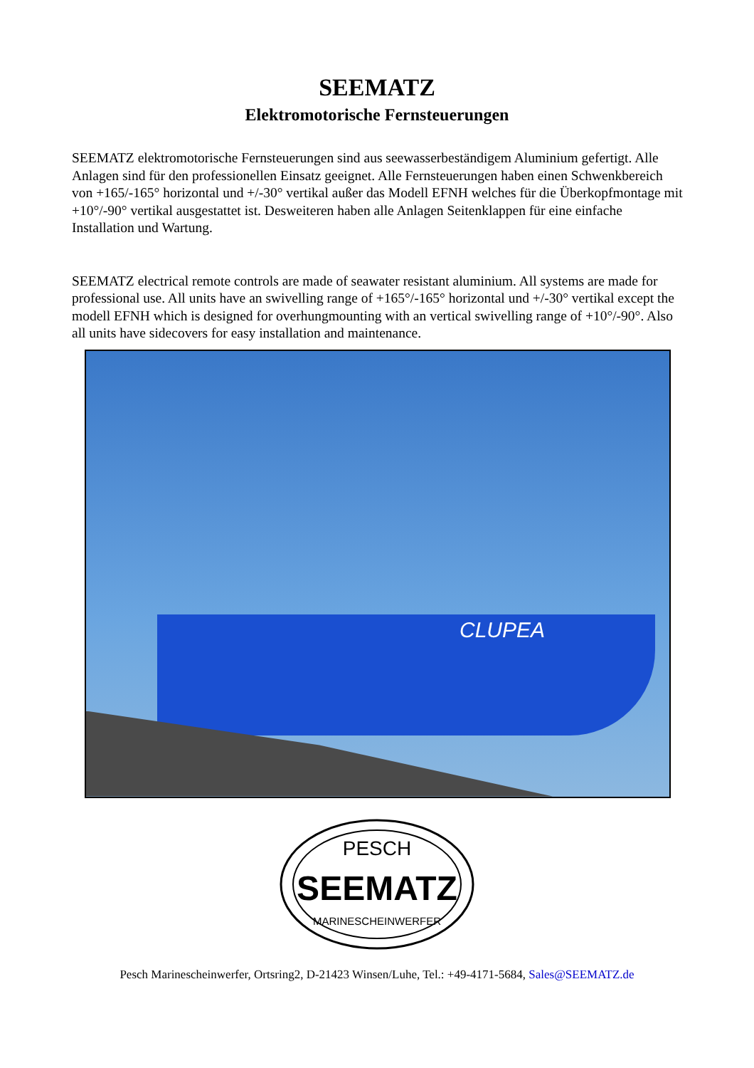SEEMATZ
Elektromotorische Fernsteuerungen
SEEMATZ elektromotorische Fernsteuerungen sind aus seewasserbeständigem Aluminium gefertigt. Alle Anlagen sind für den professionellen Einsatz geeignet. Alle Fernsteuerungen haben einen Schwenkbereich von +165/-165° horizontal und +/-30° vertikal außer das Modell EFNH welches für die Überkopfmontage mit +10°/-90° vertikal ausgestattet ist. Desweiteren haben alle Anlagen Seitenklappen für eine einfache Installation und Wartung.
SEEMATZ electrical remote controls are made of seawater resistant aluminium. All systems are made for professional use. All units have an swivelling range of +165°/-165° horizontal und +/-30° vertikal except the modell EFNH which is designed for overhungmounting with an vertical swivelling range of +10°/-90°. Also all units have sidecovers for easy installation and maintenance.
CLUPEA
PESCH
SEEMATZ
MARINESCHEINWERFER
Pesch Marinescheinwerfer, Ortsring2, D-21423 Winsen/Luhe, Tel.: +49-4171-5684, Sales@SEEMATZ.de